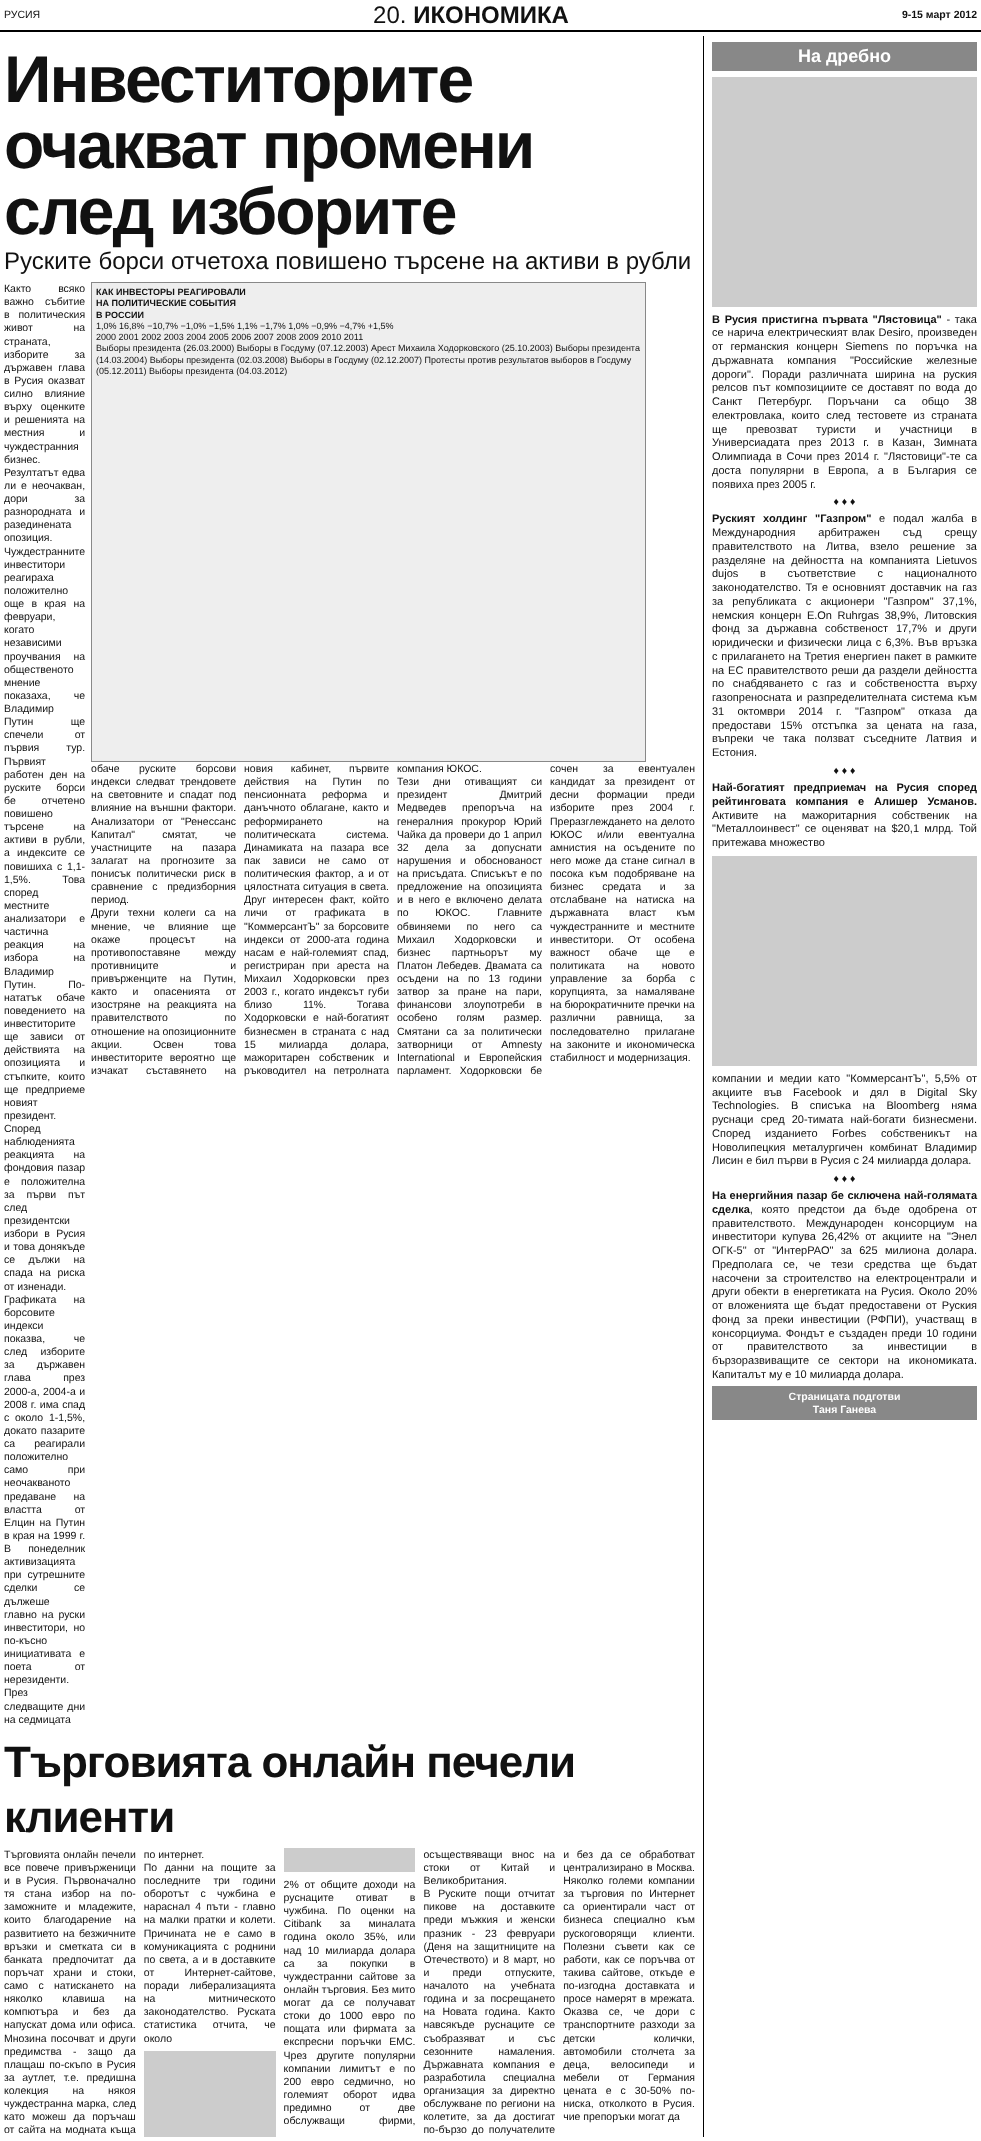РУСИЯ 20. ИКОНОМИКА 9-15 март 2012
Инвеститорите очакват промени след изборите
Руските борси отчетоха повишено търсене на активи в рубли
Както всяко важно събитие в политическия живот на страната, изборите за държавен глава в Русия оказват силно влияние върху оценките и решенията на местния и чуждестранния бизнес. Резултатът едва ли е неочакван, дори за разнородната и разединената опозиция.
Чуждестранните инвеститори реагираха положително още в края на февруари, когато независими проучвания на общественото мнение показаха, че Владимир Путин ще спечели от първия тур. Първият работен ден на руските борси бе отчетено повишено търсене на активи в рубли, а индексите се повишиха с 1,1-1,5%. Това според местните анализатори е частична реакция на избора на Владимир Путин. По-нататък обаче поведението на инвеститорите ще зависи от действията на опозицията и стъпките, които ще предприеме новият президент. Според наблюденията реакцията на фондовия пазар е положителна за първи път след президентски избори в Русия и това донякъде се дължи на спада на риска от изненади.
Графиката на борсовите индекси показва, че след изборите за държавен глава през 2000-а, 2004-а и 2008 г. има спад с около 1-1,5%, докато пазарите са реагирали положително само при неочакваното предаване на властта от Елцин на Путин в края на 1999 г. В понеделник активизацията при сутрешните сделки се дължеше главно на руски инвеститори, но по-късно инициативата е поета от нерезиденти. През следващите дни на седмицата
КАК ИНВЕСТОРЫ РЕАГИРОВАЛИ
НА ПОЛИТИЧЕСКИЕ СОБЫТИЯ
В РОССИИ
1,0% 16,8% −10,7% −1,0% −1,5% 1,1% −1,7% 1,0% −0,9% −4,7% +1,5%
2000 2001 2002 2003 2004 2005 2006 2007 2008 2009 2010 2011
Выборы президента (26.03.2000) Выборы в Госдуму (07.12.2003) Арест Михаила Ходорковского (25.10.2003) Выборы президента (14.03.2004) Выборы президента (02.03.2008) Выборы в Госдуму (02.12.2007) Протесты против результатов выборов в Госдуму (05.12.2011) Выборы президента (04.03.2012)
обаче руските борсови индекси следват трендовете на световните и спадат под влияние на външни фактори. Анализатори от "Ренессанс Капитал" смятат, че участниците на пазара залагат на прогнозите за понисък политически риск в сравнение с предизборния период.
Други техни колеги са на мнение, че влияние ще окаже процесът на противопоставяне между противниците и привърженците на Путин, както и опасенията от изостряне на реакцията на правителството по отношение на опозиционните акции. Освен това инвеститорите вероятно ще изчакат съставянето на новия кабинет, първите действия на Путин по пенсионната реформа и данъчното облагане, както и реформирането на политическата система. Динамиката на пазара все пак зависи не само от политическия фактор, а и от цялостната ситуация в света. Друг интересен факт, който личи от графиката в "КоммерсантЪ" за борсовите индекси от 2000-ата година насам е най-големият спад, регистриран при ареста на Михаил Ходорковски през 2003 г., когато индексът губи близо 11%. Тогава Ходорковски е най-богатият бизнесмен в страната с над 15 милиарда долара, мажоритарен собственик и ръководител на петролната компания ЮКОС.
Тези дни отиващият си президент Дмитрий Медведев препоръча на генералния прокурор Юрий Чайка да провери до 1 април 32 дела за допуснати нарушения и обоснованост на присъдата. Списъкът е по предложение на опозицията и в него е включено делата по ЮКОС. Главните обвиняеми по него са Михаил Ходорковски и бизнес партньорът му Платон Лебедев. Двамата са осъдени на по 13 години затвор за пране на пари, финансови злоупотреби в особено голям размер. Смятани са за политически затворници от Amnesty International и Европейския парламент. Ходорковски бе сочен за евентуален кандидат за президент от десни формации преди изборите през 2004 г. Преразглеждането на делото ЮКОС и/или евентуална амнистия на осъдените по него може да стане сигнал в посока към подобряване на бизнес средата и за отслабване на натиска на държавната власт към чуждестранните и местните инвеститори. От особена важност обаче ще е политиката на новото управление за борба с корупцията, за намаляване на бюрократичните пречки на различни равнища, за последователно прилагане на законите и икономическа стабилност и модернизация.
Търговията онлайн печели клиенти
Търговията онлайн печели все повече привърженици и в Русия. Първоначално тя стана избор на по-заможните и младежите, които благодарение на развитието на безжичните връзки и сметката си в банката предпочитат да поръчат храни и стоки, само с натискането на няколко клавиша на компютъра и без да напускат дома или офиса. Мнозина посочват и други предимства - защо да плащаш по-скъпо в Русия за аутлет, т.е. предишна колекция на някоя чуждестранна марка, след като можеш да поръчаш от сайта на модната къща по интернет.
По данни на пощите за последните три години оборотът с чужбина е нараснал 4 пъти - главно на малки пратки и колети. Причината не е само в комуникацията с роднини по света, а и в доставките от Интернет-сайтове, поради либерализацията на митническото законодателство. Руската статистика отчита, че около
2% от общите доходи на руснаците отиват в чужбина. По оценки на Citibank за миналата година около 35%, или над 10 милиарда долара са за покупки в чуждестранни сайтове за онлайн търговия. Без мито могат да се получават стоки до 1000 евро по пощата или фирмата за експресни поръчки ЕМС. Чрез другите популярни компании лимитът е по 200 евро седмично, но големият оборот идва предимно от две обслужващи фирми, осъществяващи внос на стоки от Китай и Великобритания.
В Руските пощи отчитат пикове на доставките преди мъжкия и женски празник - 23 февруари (Деня на защитниците на Отечеството) и 8 март, но и преди отпуските, началото на учебната година и за посрещането на Новата година. Както навсякъде руснаците се съобразяват и със сезонните намаления. Държавната компания е разработила специална организация за директно обслужване по региони на колетите, за да достигат по-бързо до получателите и без да се обработват централизирано в Москва. Няколко големи компании за търговия по Интернет са ориентирали част от бизнеса специално към рускоговорящи клиенти. Полезни съвети как се работи, как се поръчва от такива сайтове, откъде е по-изгодна доставката и просе намерят в мрежата. Оказва се, че дори с транспортните разходи за детски колички, автомобили столчета за деца, велосипеди и мебели от Германия цената е с 30-50% по-ниска, отколкото в Русия. чие препоръки могат да
На дребно
В Русия пристигна първата "Лястовица" - така се нарича електрическият влак Desiro, произведен от германския концерн Siemens по поръчка на държавната компания "Российские железные дороги". Поради различната ширина на руския релсов път композициите се доставят по вода до Санкт Петербург. Поръчани са общо 38 електровлака, които след тестовете из страната ще превозват туристи и участници в Универсиадата през 2013 г. в Казан, Зимната Олимпиада в Сочи през 2014 г. "Лястовици"-те са доста популярни в Европа, а в България се появиха през 2005 г.
♦ ♦ ♦
Руският холдинг "Газпром" е подал жалба в Международния арбитражен съд срещу правителството на Литва, взело решение за разделяне на дейността на компанията Lietuvos dujos в съответствие с националното законодателство. Тя е основният доставчик на газ за републиката с акционери "Газпром" 37,1%, немския концерн E.On Ruhrgas 38,9%, Литовския фонд за държавна собственост 17,7% и други юридически и физически лица с 6,3%. Във връзка с прилагането на Третия енергиен пакет в рамките на ЕС правителството реши да раздели дейността по снабдяването с газ и собствеността върху газопреносната и разпределителната система към 31 октомври 2014 г. "Газпром" отказа да предостави 15% отстъпка за цената на газа, въпреки че така ползват съседните Латвия и Естония.
♦ ♦ ♦
Най-богатият предприемач на Русия според рейтинговата компания е Алишер Усманов. Активите на мажоритарния собственик на "Металлоинвест" се оценяват на $20,1 млрд. Той притежава множество
компании и медии като "КоммерсантЪ", 5,5% от акциите във Facebook и дял в Digital Sky Technologies. В списъка на Bloomberg няма руснаци сред 20-тимата най-богати бизнесмени. Според изданието Forbes собственикът на Новолипецкия металургичен комбинат Владимир Лисин е бил първи в Русия с 24 милиарда долара.
♦ ♦ ♦
На енергийния пазар бе сключена най-голямата сделка, която предстои да бъде одобрена от правителството. Международен консорциум на инвеститори купува 26,42% от акциите на "Энел ОГК-5" от "ИнтерРАО" за 625 милиона долара. Предполага се, че тези средства ще бъдат насочени за строителство на електроцентрали и други обекти в енергетиката на Русия. Около 20% от вложенията ще бъдат предоставени от Руския фонд за преки инвестиции (РФПИ), участващ в консорциума. Фондът е създаден преди 10 години от правителството за инвестиции в бързоразвиващите се сектори на икономиката. Капиталът му е 10 милиарда долара.
Страницата подготви
Таня Ганева